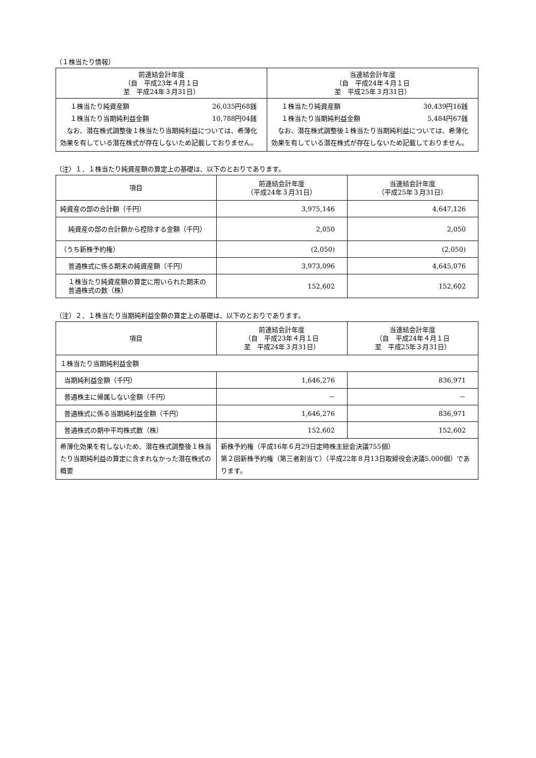（１株当たり情報）
| 前連結会計年度 （自 平成23年４月１日 至 平成24年３月31日） | 当連結会計年度 （自 平成24年４月１日 至 平成25年３月31日） |
| --- | --- |
| １株当たり純資産額 26,035円68銭 １株当たり当期純利益金額 10,788円04銭 なお、潜在株式調整後１株当たり当期純利益については、希薄化効果を有している潜在株式が存在しないため記載しておりません。 | １株当たり純資産額 30,439円16銭 １株当たり当期純利益金額 5,484円67銭 なお、潜在株式調整後１株当たり当期純利益については、希薄化効果を有している潜在株式が存在しないため記載しておりません。 |
（注）１．１株当たり純資産額の算定上の基礎は、以下のとおりであります。
| 項目 | 前連結会計年度 （平成24年３月31日） | 当連結会計年度 （平成25年３月31日） |
| --- | --- | --- |
| 純資産の部の合計額（千円） | 3,975,146 | 4,647,126 |
| 純資産の部の合計額から控除する金額（千円） | 2,050 | 2,050 |
| （うち新株予約権） | (2,050) | (2,050) |
| 普通株式に係る期末の純資産額（千円） | 3,973,096 | 4,645,076 |
| １株当たり純資産額の算定に用いられた期末の普通株式の数（株） | 152,602 | 152,602 |
（注）２．１株当たり当期純利益金額の算定上の基礎は、以下のとおりであります。
| 項目 | 前連結会計年度 （自 平成23年４月１日 至 平成24年３月31日） | 当連結会計年度 （自 平成24年４月１日 至 平成25年３月31日） |
| --- | --- | --- |
| １株当たり当期純利益金額 | | |
| 当期純利益金額（千円） | 1,646,276 | 836,971 |
| 普通株主に帰属しない金額（千円） | － | － |
| 普通株式に係る当期純利益金額（千円） | 1,646,276 | 836,971 |
| 普通株式の期中平均株式数（株） | 152,602 | 152,602 |
| 希薄化効果を有しないため、潜在株式調整後１株当たり当期純利益の算定に含まれなかった潜在株式の概要 | 新株予約権（平成16年６月29日定時株主総会決議755個） 第２回新株予約権（第三者割当て）（平成22年８月13日取締役会決議5,000個）であります。 | |